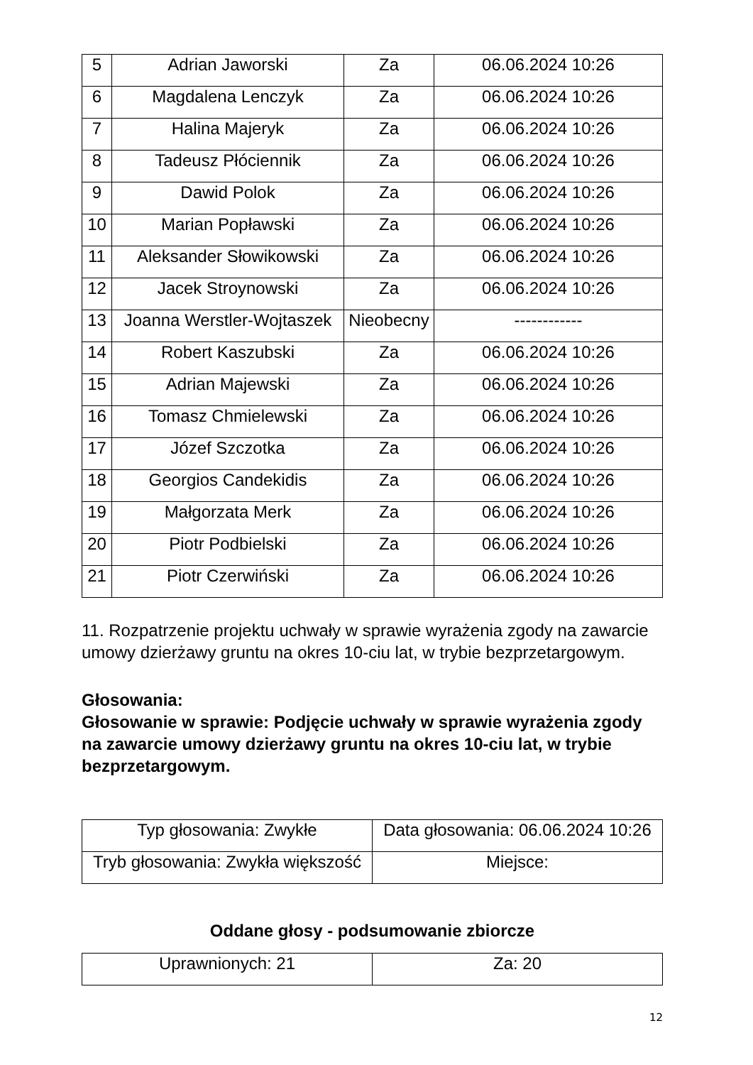| 5 | Adrian Jaworski | Za | 06.06.2024 10:26 |
| 6 | Magdalena Lenczyk | Za | 06.06.2024 10:26 |
| 7 | Halina Majeryk | Za | 06.06.2024 10:26 |
| 8 | Tadeusz Płóciennik | Za | 06.06.2024 10:26 |
| 9 | Dawid Polok | Za | 06.06.2024 10:26 |
| 10 | Marian Popławski | Za | 06.06.2024 10:26 |
| 11 | Aleksander Słowikowski | Za | 06.06.2024 10:26 |
| 12 | Jacek Stroynowski | Za | 06.06.2024 10:26 |
| 13 | Joanna Werstler-Wojtaszek | Nieobecny | ------------ |
| 14 | Robert Kaszubski | Za | 06.06.2024 10:26 |
| 15 | Adrian Majewski | Za | 06.06.2024 10:26 |
| 16 | Tomasz Chmielewski | Za | 06.06.2024 10:26 |
| 17 | Józef Szczotka | Za | 06.06.2024 10:26 |
| 18 | Georgios Candekidis | Za | 06.06.2024 10:26 |
| 19 | Małgorzata Merk | Za | 06.06.2024 10:26 |
| 20 | Piotr Podbielski | Za | 06.06.2024 10:26 |
| 21 | Piotr Czerwiński | Za | 06.06.2024 10:26 |
11. Rozpatrzenie projektu uchwały w sprawie wyrażenia zgody na zawarcie umowy dzierżawy gruntu na okres 10-ciu lat, w trybie bezprzetargowym.
Głosowania:
Głosowanie w sprawie: Podjęcie uchwały w sprawie wyrażenia zgody na zawarcie umowy dzierżawy gruntu na okres 10-ciu lat, w trybie bezprzetargowym.
| Typ głosowania: Zwykłe | Data głosowania: 06.06.2024 10:26 |
| Tryb głosowania: Zwykła większość | Miejsce: |
Oddane głosy - podsumowanie zbiorcze
| Uprawnionych: 21 | Za: 20 |
12